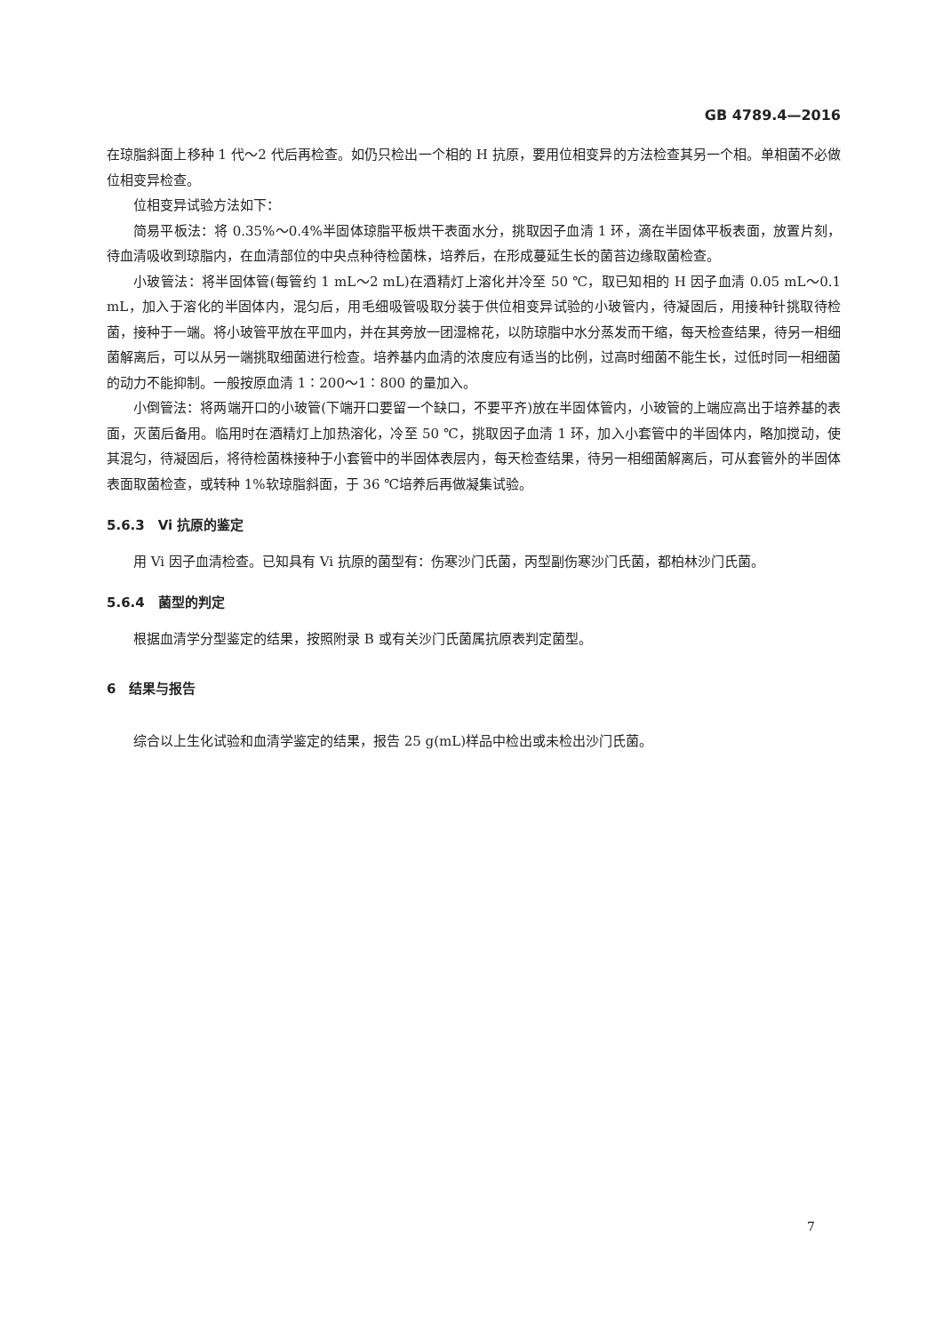GB 4789.4—2016
在琼脂斜面上移种 1 代～2 代后再检查。如仍只检出一个相的 H 抗原，要用位相变异的方法检查其另一个相。单相菌不必做位相变异检查。
位相变异试验方法如下：
简易平板法：将 0.35%～0.4%半固体琼脂平板烘干表面水分，挑取因子血清 1 环，滴在半固体平板表面，放置片刻，待血清吸收到琼脂内，在血清部位的中央点种待检菌株，培养后，在形成蔓延生长的菌苔边缘取菌检查。
小玻管法：将半固体管(每管约 1 mL～2 mL)在酒精灯上溶化并冷至 50 ℃，取已知相的 H 因子血清 0.05 mL～0.1 mL，加入于溶化的半固体内，混匀后，用毛细吸管吸取分装于供位相变异试验的小玻管内，待凝固后，用接种针挑取待检菌，接种于一端。将小玻管平放在平皿内，并在其旁放一团湿棉花，以防琼脂中水分蒸发而干缩，每天检查结果，待另一相细菌解离后，可以从另一端挑取细菌进行检查。培养基内血清的浓度应有适当的比例，过高时细菌不能生长，过低时同一相细菌的动力不能抑制。一般按原血清 1∶200～1∶800 的量加入。
小倒管法：将两端开口的小玻管(下端开口要留一个缺口，不要平齐)放在半固体管内，小玻管的上端应高出于培养基的表面，灭菌后备用。临用时在酒精灯上加热溶化，冷至 50 ℃，挑取因子血清 1 环，加入小套管中的半固体内，略加搅动，使其混匀，待凝固后，将待检菌株接种于小套管中的半固体表层内，每天检查结果，待另一相细菌解离后，可从套管外的半固体表面取菌检查，或转种 1%软琼脂斜面，于 36 ℃培养后再做凝集试验。
5.6.3　Vi 抗原的鉴定
用 Vi 因子血清检查。已知具有 Vi 抗原的菌型有：伤寒沙门氏菌，丙型副伤寒沙门氏菌，都柏林沙门氏菌。
5.6.4　菌型的判定
根据血清学分型鉴定的结果，按照附录 B 或有关沙门氏菌属抗原表判定菌型。
6　结果与报告
综合以上生化试验和血清学鉴定的结果，报告 25 g(mL)样品中检出或未检出沙门氏菌。
7